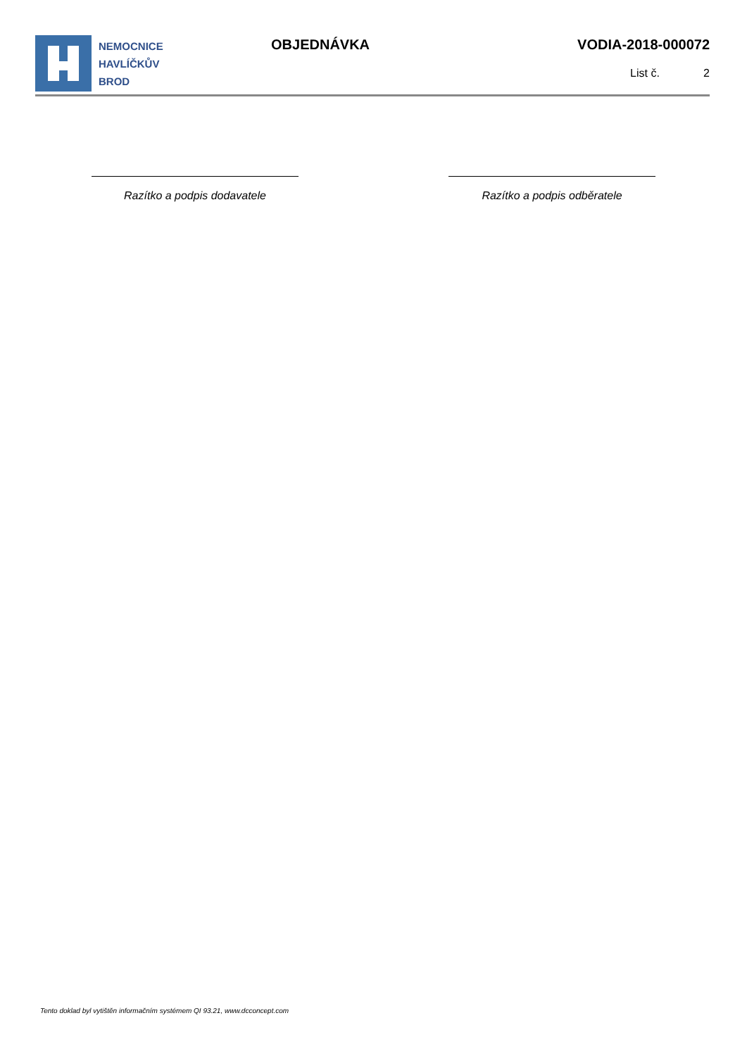NEMOCNICE
HAVLÍČKŮV
BROD
OBJEDNÁVKA VODIA-2018-000072
List č. 2
Razítko a podpis dodavatele Razítko a podpis odběratele
Tento doklad byl vytištěn informačním systémem QI 93.21, www.dcconcept.com